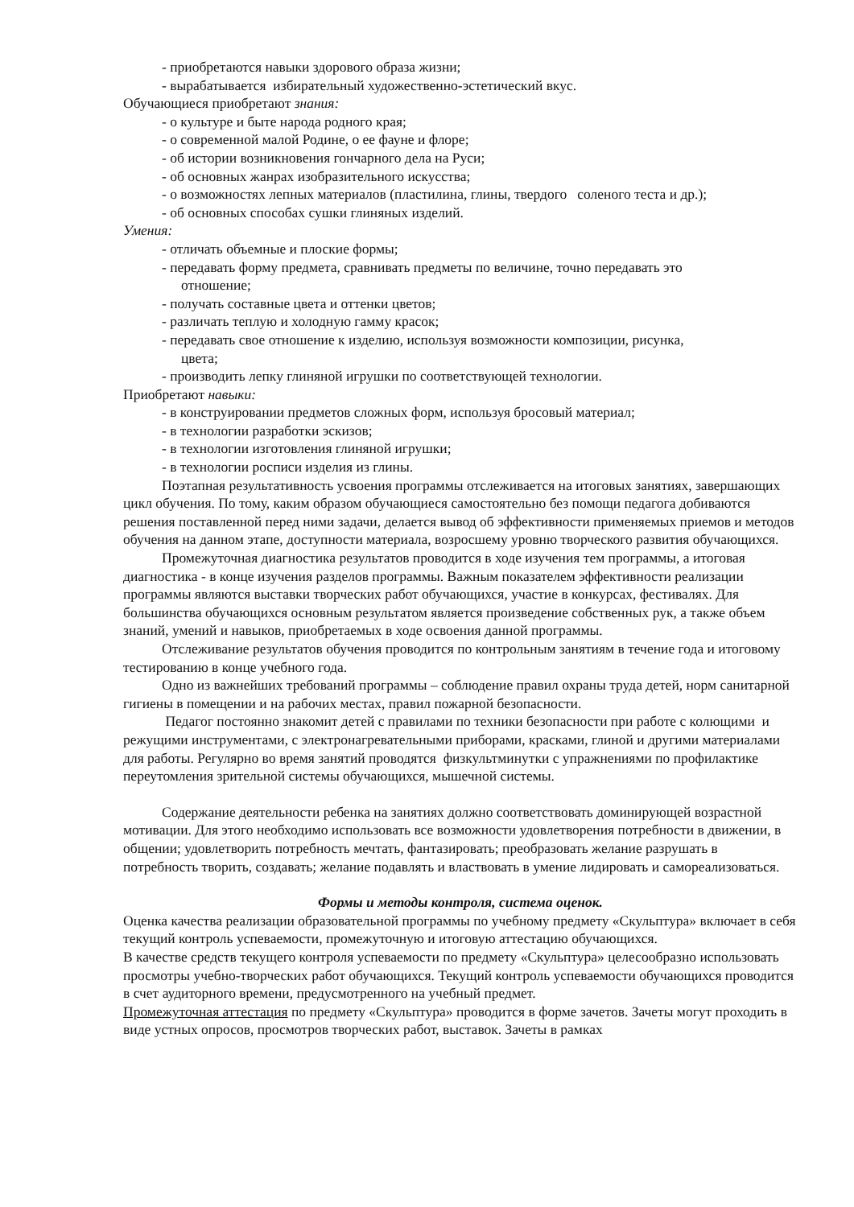- приобретаются навыки здорового образа жизни;
- вырабатывается избирательный художественно-эстетический вкус.
Обучающиеся приобретают знания:
- о культуре и быте народа родного края;
- о современной малой Родине, о ее фауне и флоре;
- об истории возникновения гончарного дела на Руси;
- об основных жанрах изобразительного искусства;
- о возможностях лепных материалов (пластилина, глины, твердого соленого теста и др.);
- об основных способах сушки глиняных изделий.
Умения:
- отличать объемные и плоские формы;
- передавать форму предмета, сравнивать предметы по величине, точно передавать это
отношение;
- получать составные цвета и оттенки цветов;
- различать теплую и холодную гамму красок;
- передавать свое отношение к изделию, используя возможности композиции, рисунка,
цвета;
- производить лепку глиняной игрушки по соответствующей технологии.
Приобретают навыки:
- в конструировании предметов сложных форм, используя бросовый материал;
- в технологии разработки эскизов;
- в технологии изготовления глиняной игрушки;
- в технологии росписи изделия из глины.
Поэтапная результативность усвоения программы отслеживается на итоговых занятиях, завершающих цикл обучения. По тому, каким образом обучающиеся самостоятельно без помощи педагога добиваются решения поставленной перед ними задачи, делается вывод об эффективности применяемых приемов и методов обучения на данном этапе, доступности материала, возросшему уровню творческого развития обучающихся.
Промежуточная диагностика результатов проводится в ходе изучения тем программы, а итоговая диагностика - в конце изучения разделов программы. Важным показателем эффективности реализации программы являются выставки творческих работ обучающихся, участие в конкурсах, фестивалях. Для большинства обучающихся основным результатом является произведение собственных рук, а также объем знаний, умений и навыков, приобретаемых в ходе освоения данной программы.
Отслеживание результатов обучения проводится по контрольным занятиям в течение года и итоговому тестированию в конце учебного года.
Одно из важнейших требований программы – соблюдение правил охраны труда детей, норм санитарной гигиены в помещении и на рабочих местах, правил пожарной безопасности.
Педагог постоянно знакомит детей с правилами по техники безопасности при работе с колющими и режущими инструментами, с электронагревательными приборами, красками, глиной и другими материалами для работы. Регулярно во время занятий проводятся физкультминутки с упражнениями по профилактике переутомления зрительной системы обучающихся, мышечной системы.
Содержание деятельности ребенка на занятиях должно соответствовать доминирующей возрастной мотивации. Для этого необходимо использовать все возможности удовлетворения потребности в движении, в общении; удовлетворить потребность мечтать, фантазировать; преобразовать желание разрушать в потребность творить, создавать; желание подавлять и властвовать в умение лидировать и самореализоваться.
Формы и методы контроля, система оценок.
Оценка качества реализации образовательной программы по учебному предмету «Скульптура» включает в себя текущий контроль успеваемости, промежуточную и итоговую аттестацию обучающихся.
В качестве средств текущего контроля успеваемости по предмету «Скульптура» целесообразно использовать просмотры учебно-творческих работ обучающихся. Текущий контроль успеваемости обучающихся проводится в счет аудиторного времени, предусмотренного на учебный предмет.
Промежуточная аттестация по предмету «Скульптура» проводится в форме зачетов. Зачеты могут проходить в виде устных опросов, просмотров творческих работ, выставок. Зачеты в рамках